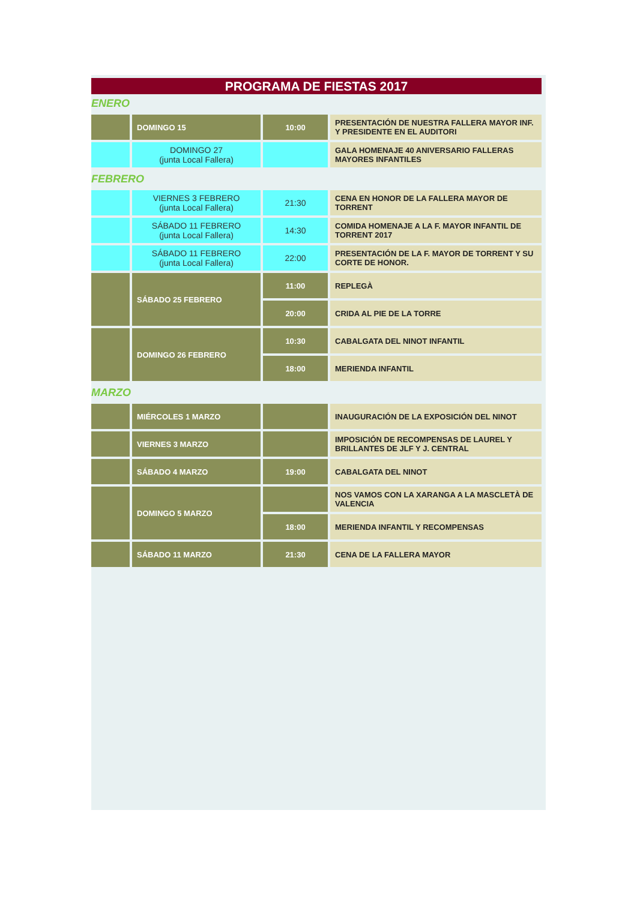PROGRAMA DE FIESTAS 2017
ENERO
| | DOMINGO 15 | 10:00 | PRESENTACIÓN DE NUESTRA FALLERA MAYOR INF. Y PRESIDENTE EN EL AUDITORI |
| | DOMINGO 27 (junta Local Fallera) | | GALA HOMENAJE 40 ANIVERSARIO FALLERAS MAYORES INFANTILES |
FEBRERO
| | VIERNES 3 FEBRERO (junta Local Fallera) | 21:30 | CENA EN HONOR DE LA FALLERA MAYOR DE TORRENT |
| | SÁBADO 11 FEBRERO (junta Local Fallera) | 14:30 | COMIDA HOMENAJE A LA F. MAYOR INFANTIL DE TORRENT 2017 |
| | SÁBADO 11 FEBRERO (junta Local Fallera) | 22:00 | PRESENTACIÓN DE LA F. MAYOR DE TORRENT Y SU CORTE DE HONOR. |
| | SÁBADO 25 FEBRERO | 11:00 | REPLEGÀ |
| | | 20:00 | CRIDA AL PIE DE LA TORRE |
| | DOMINGO 26 FEBRERO | 10:30 | CABALGATA DEL NINOT INFANTIL |
| | | 18:00 | MERIENDA INFANTIL |
MARZO
| | MIÉRCOLES 1 MARZO | | INAUGURACIÓN DE LA EXPOSICIÓN DEL NINOT |
| | VIERNES 3 MARZO | | IMPOSICIÓN DE RECOMPENSAS DE LAUREL Y BRILLANTES DE JLF Y J. CENTRAL |
| | SÁBADO 4 MARZO | 19:00 | CABALGATA DEL NINOT |
| | DOMINGO 5 MARZO | | NOS VAMOS CON LA XARANGA A LA MASCLETÀ DE VALENCIA |
| | | 18:00 | MERIENDA INFANTIL Y RECOMPENSAS |
| | SÁBADO 11 MARZO | 21:30 | CENA DE LA FALLERA MAYOR |